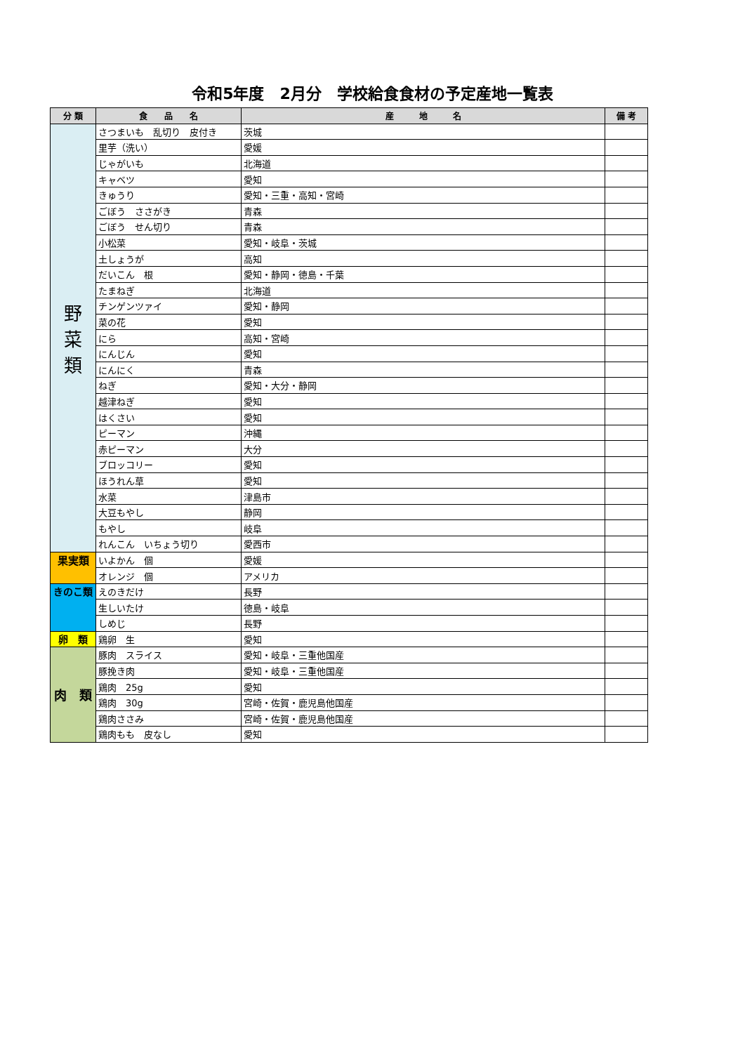令和5年度　2月分　学校給食食材の予定産地一覧表
| 分 類 | 食 品 名 | 産 地 名 | 備 考 |
| --- | --- | --- | --- |
| 野 菜 類 | さつまいも 乱切り 皮付き | 茨城 | |
| | 里芋（洗い） | 愛媛 | |
| | じゃがいも | 北海道 | |
| | キャベツ | 愛知 | |
| | きゅうり | 愛知・三重・高知・宮崎 | |
| | ごぼう ささがき | 青森 | |
| | ごぼう せん切り | 青森 | |
| | 小松菜 | 愛知・岐阜・茨城 | |
| | 土しょうが | 高知 | |
| | だいこん 根 | 愛知・静岡・徳島・千葉 | |
| | たまねぎ | 北海道 | |
| | チンゲンツァイ | 愛知・静岡 | |
| | 菜の花 | 愛知 | |
| | にら | 高知・宮崎 | |
| | にんじん | 愛知 | |
| | にんにく | 青森 | |
| | ねぎ | 愛知・大分・静岡 | |
| | 越津ねぎ | 愛知 | |
| | はくさい | 愛知 | |
| | ピーマン | 沖縄 | |
| | 赤ピーマン | 大分 | |
| | ブロッコリー | 愛知 | |
| | ほうれん草 | 愛知 | |
| | 水菜 | 津島市 | |
| | 大豆もやし | 静岡 | |
| | もやし | 岐阜 | |
| | れんこん いちょう切り | 愛西市 | |
| 果実類 | いよかん 個 | 愛媛 | |
| | オレンジ 個 | アメリカ | |
| きのこ類 | えのきだけ | 長野 | |
| | 生しいたけ | 徳島・岐阜 | |
| | しめじ | 長野 | |
| 卵 類 | 鶏卵 生 | 愛知 | |
| 肉 類 | 豚肉 スライス | 愛知・岐阜・三重他国産 | |
| | 豚挽き肉 | 愛知・岐阜・三重他国産 | |
| | 鶏肉 25g | 愛知 | |
| | 鶏肉 30g | 宮崎・佐賀・鹿児島他国産 | |
| | 鶏肉ささみ | 宮崎・佐賀・鹿児島他国産 | |
| | 鶏肉もも 皮なし | 愛知 | |